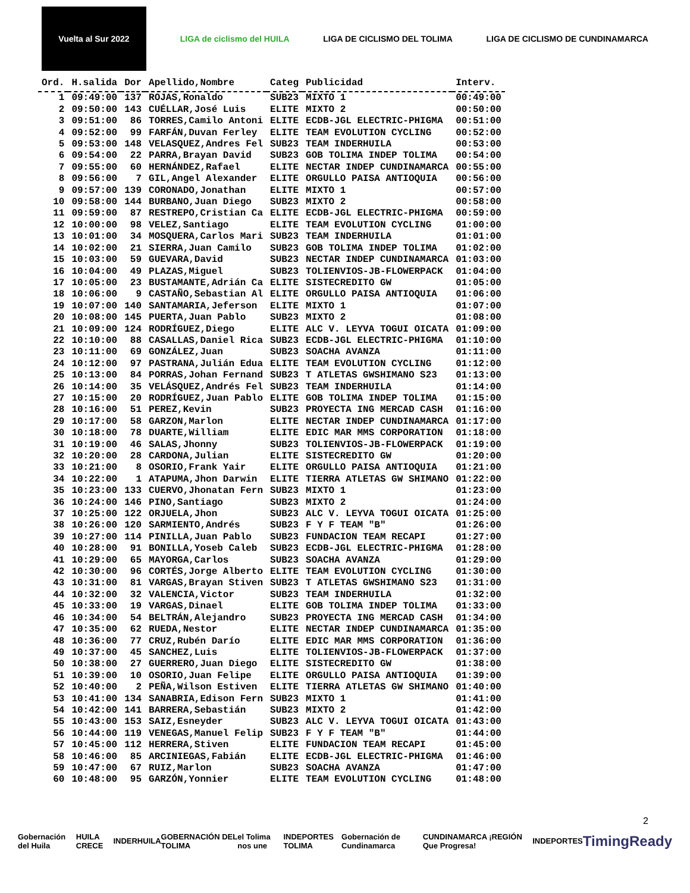Vuelta al Sur 2022
LIGA de ciclismo del HUILA LIGA DE CICLISMO DEL TOLIMA
LIGA DE CICLISMO DE CUNDINAMARCA
| Ord. | H.salida | Dor | Apellido,Nombre | Categ | Publicidad | Interv. |
| --- | --- | --- | --- | --- | --- | --- |
| 1 | 09:49:00 | 137 | ROJAS,Ronaldo | SUB23 | MIXTO 1 | 00:49:00 |
| 2 | 09:50:00 | 143 | CUÉLLAR,José Luis | ELITE | MIXTO 2 | 00:50:00 |
| 3 | 09:51:00 | 86 | TORRES,Camilo Antoni | ELITE | ECDB-JGL ELECTRIC-PHIGMA | 00:51:00 |
| 4 | 09:52:00 | 99 | FARFÁN,Duvan Ferley | ELITE | TEAM EVOLUTION CYCLING | 00:52:00 |
| 5 | 09:53:00 | 148 | VELASQUEZ,Andres Fel | SUB23 | TEAM INDERHUILA | 00:53:00 |
| 6 | 09:54:00 | 22 | PARRA,Brayan David | SUB23 | GOB TOLIMA INDEP TOLIMA | 00:54:00 |
| 7 | 09:55:00 | 60 | HERNÁNDEZ,Rafael | ELITE | NECTAR INDEP CUNDINAMARCA | 00:55:00 |
| 8 | 09:56:00 | 7 | GIL,Angel Alexander | ELITE | ORGULLO PAISA ANTIOQUIA | 00:56:00 |
| 9 | 09:57:00 | 139 | CORONADO,Jonathan | ELITE | MIXTO 1 | 00:57:00 |
| 10 | 09:58:00 | 144 | BURBANO,Juan Diego | SUB23 | MIXTO 2 | 00:58:00 |
| 11 | 09:59:00 | 87 | RESTREPO,Cristian Ca | ELITE | ECDB-JGL ELECTRIC-PHIGMA | 00:59:00 |
| 12 | 10:00:00 | 98 | VELEZ,Santiago | ELITE | TEAM EVOLUTION CYCLING | 01:00:00 |
| 13 | 10:01:00 | 34 | MOSQUERA,Carlos Mari | SUB23 | TEAM INDERHUILA | 01:01:00 |
| 14 | 10:02:00 | 21 | SIERRA,Juan Camilo | SUB23 | GOB TOLIMA INDEP TOLIMA | 01:02:00 |
| 15 | 10:03:00 | 59 | GUEVARA,David | SUB23 | NECTAR INDEP CUNDINAMARCA | 01:03:00 |
| 16 | 10:04:00 | 49 | PLAZAS,Miguel | SUB23 | TOLIENVIOS-JB-FLOWERPACK | 01:04:00 |
| 17 | 10:05:00 | 23 | BUSTAMANTE,Adrián Ca | ELITE | SISTECREDITO GW | 01:05:00 |
| 18 | 10:06:00 | 9 | CASTAÑO,Sebastian Al | ELITE | ORGULLO PAISA ANTIOQUIA | 01:06:00 |
| 19 | 10:07:00 | 140 | SANTAMARIA,Jeferson | ELITE | MIXTO 1 | 01:07:00 |
| 20 | 10:08:00 | 145 | PUERTA,Juan Pablo | SUB23 | MIXTO 2 | 01:08:00 |
| 21 | 10:09:00 | 124 | RODRÍGUEZ,Diego | ELITE | ALC V. LEYVA TOGUI OICATA | 01:09:00 |
| 22 | 10:10:00 | 88 | CASALLAS,Daniel Rica | SUB23 | ECDB-JGL ELECTRIC-PHIGMA | 01:10:00 |
| 23 | 10:11:00 | 69 | GONZÁLEZ,Juan | SUB23 | SOACHA AVANZA | 01:11:00 |
| 24 | 10:12:00 | 97 | PASTRANA,Julián Edua | ELITE | TEAM EVOLUTION CYCLING | 01:12:00 |
| 25 | 10:13:00 | 84 | PORRAS,Johan Fernand | SUB23 | T ATLETAS GWSHIMANO S23 | 01:13:00 |
| 26 | 10:14:00 | 35 | VELÁSQUEZ,Andrés Fel | SUB23 | TEAM INDERHUILA | 01:14:00 |
| 27 | 10:15:00 | 20 | RODRÍGUEZ,Juan Pablo | ELITE | GOB TOLIMA INDEP TOLIMA | 01:15:00 |
| 28 | 10:16:00 | 51 | PEREZ,Kevin | SUB23 | PROYECTA ING MERCAD CASH | 01:16:00 |
| 29 | 10:17:00 | 58 | GARZON,Marlon | ELITE | NECTAR INDEP CUNDINAMARCA | 01:17:00 |
| 30 | 10:18:00 | 78 | DUARTE,William | ELITE | EDIC MAR MMS CORPORATION | 01:18:00 |
| 31 | 10:19:00 | 46 | SALAS,Jhonny | SUB23 | TOLIENVIOS-JB-FLOWERPACK | 01:19:00 |
| 32 | 10:20:00 | 28 | CARDONA,Julian | ELITE | SISTECREDITO GW | 01:20:00 |
| 33 | 10:21:00 | 8 | OSORIO,Frank Yair | ELITE | ORGULLO PAISA ANTIOQUIA | 01:21:00 |
| 34 | 10:22:00 | 1 | ATAPUMA,Jhon Darwin | ELITE | TIERRA ATLETAS GW SHIMANO | 01:22:00 |
| 35 | 10:23:00 | 133 | CUERVO,Jhonatan Fern | SUB23 | MIXTO 1 | 01:23:00 |
| 36 | 10:24:00 | 146 | PINO,Santiago | SUB23 | MIXTO 2 | 01:24:00 |
| 37 | 10:25:00 | 122 | ORJUELA,Jhon | SUB23 | ALC V. LEYVA TOGUI OICATA | 01:25:00 |
| 38 | 10:26:00 | 120 | SARMIENTO,Andrés | SUB23 | F Y F TEAM "B" | 01:26:00 |
| 39 | 10:27:00 | 114 | PINILLA,Juan Pablo | SUB23 | FUNDACION TEAM RECAPI | 01:27:00 |
| 40 | 10:28:00 | 91 | BONILLA,Yoseb Caleb | SUB23 | ECDB-JGL ELECTRIC-PHIGMA | 01:28:00 |
| 41 | 10:29:00 | 65 | MAYORGA,Carlos | SUB23 | SOACHA AVANZA | 01:29:00 |
| 42 | 10:30:00 | 96 | CORTÉS,Jorge Alberto | ELITE | TEAM EVOLUTION CYCLING | 01:30:00 |
| 43 | 10:31:00 | 81 | VARGAS,Brayan Stiven | SUB23 | T ATLETAS GWSHIMANO S23 | 01:31:00 |
| 44 | 10:32:00 | 32 | VALENCIA,Victor | SUB23 | TEAM INDERHUILA | 01:32:00 |
| 45 | 10:33:00 | 19 | VARGAS,Dinael | ELITE | GOB TOLIMA INDEP TOLIMA | 01:33:00 |
| 46 | 10:34:00 | 54 | BELTRÁN,Alejandro | SUB23 | PROYECTA ING MERCAD CASH | 01:34:00 |
| 47 | 10:35:00 | 62 | RUEDA,Nestor | ELITE | NECTAR INDEP CUNDINAMARCA | 01:35:00 |
| 48 | 10:36:00 | 77 | CRUZ,Rubén Darío | ELITE | EDIC MAR MMS CORPORATION | 01:36:00 |
| 49 | 10:37:00 | 45 | SANCHEZ,Luis | ELITE | TOLIENVIOS-JB-FLOWERPACK | 01:37:00 |
| 50 | 10:38:00 | 27 | GUERRERO,Juan Diego | ELITE | SISTECREDITO GW | 01:38:00 |
| 51 | 10:39:00 | 10 | OSORIO,Juan Felipe | ELITE | ORGULLO PAISA ANTIOQUIA | 01:39:00 |
| 52 | 10:40:00 | 2 | PEÑA,Wilson Estiven | ELITE | TIERRA ATLETAS GW SHIMANO | 01:40:00 |
| 53 | 10:41:00 | 134 | SANABRIA,Edison Fern | SUB23 | MIXTO 1 | 01:41:00 |
| 54 | 10:42:00 | 141 | BARRERA,Sebastián | SUB23 | MIXTO 2 | 01:42:00 |
| 55 | 10:43:00 | 153 | SAIZ,Esneyder | SUB23 | ALC V. LEYVA TOGUI OICATA | 01:43:00 |
| 56 | 10:44:00 | 119 | VENEGAS,Manuel Felip | SUB23 | F Y F TEAM "B" | 01:44:00 |
| 57 | 10:45:00 | 112 | HERRERA,Stiven | ELITE | FUNDACION TEAM RECAPI | 01:45:00 |
| 58 | 10:46:00 | 85 | ARCINIEGAS,Fabián | ELITE | ECDB-JGL ELECTRIC-PHIGMA | 01:46:00 |
| 59 | 10:47:00 | 67 | RUIZ,Marlon | SUB23 | SOACHA AVANZA | 01:47:00 |
| 60 | 10:48:00 | 95 | GARZÓN,Yonnier | ELITE | TEAM EVOLUTION CYCLING | 01:48:00 |
2
Gobernación del Huila HUILA CRECE INDERHUILA GOBERNACIÓN DEL TOLIMA el Tolima nos une INDEPORTES TOLIMA Gobernación de Cundinamarca CUNDINAMARCA ¡REGIÓN Que Progresa! INDEPORTES TimingReady